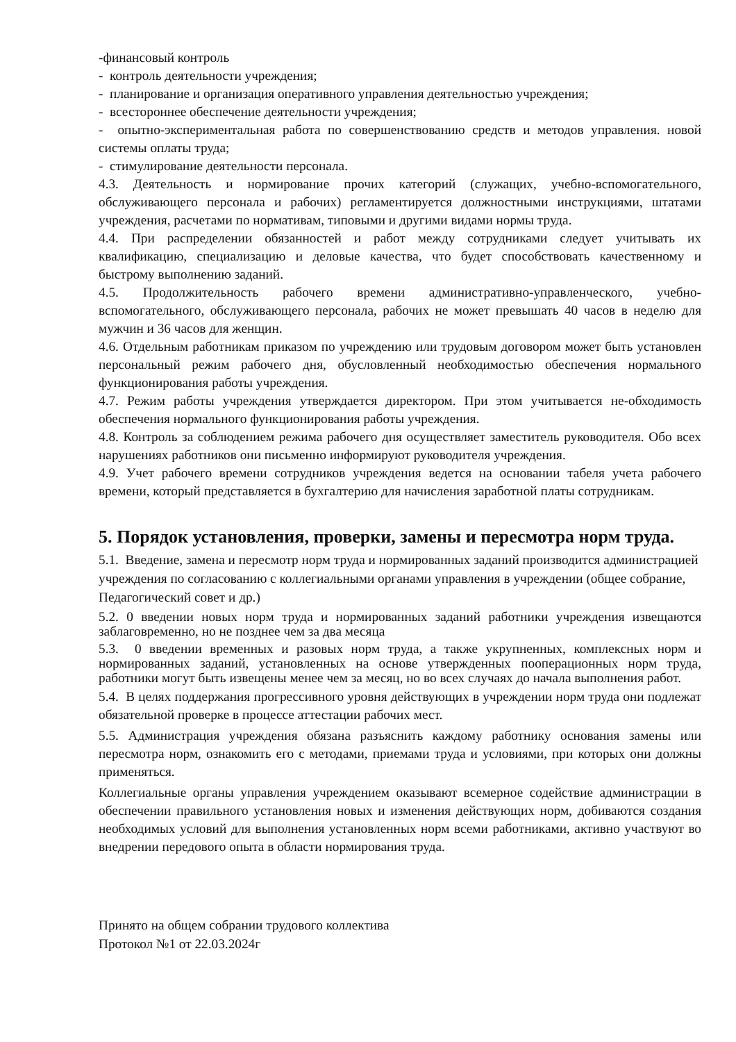-финансовый контроль
- контроль деятельности учреждения;
- планирование и организация оперативного управления деятельностью учреждения;
- всестороннее обеспечение деятельности учреждения;
- опытно-экспериментальная работа по совершенствованию средств и методов управления. новой системы оплаты труда;
- стимулирование деятельности персонала.
4.3. Деятельность и нормирование прочих категорий (служащих, учебно-вспомогательного, обслуживающего персонала и рабочих) регламентируется должностными инструкциями, штатами учреждения, расчетами по нормативам, типовыми и другими видами нормы труда.
4.4. При распределении обязанностей и работ между сотрудниками следует учитывать их квалификацию, специализацию и деловые качества, что будет способствовать качественному и быстрому выполнению заданий.
4.5. Продолжительность рабочего времени административно-управленческого, учебно-вспомогательного, обслуживающего персонала, рабочих не может превышать 40 часов в неделю для мужчин и 36 часов для женщин.
4.6. Отдельным работникам приказом по учреждению или трудовым договором может быть установлен персональный режим рабочего дня, обусловленный необходимостью обеспечения нормального функционирования работы учреждения.
4.7. Режим работы учреждения утверждается директором. При этом учитывается не-обходимость обеспечения нормального функционирования работы учреждения.
4.8. Контроль за соблюдением режима рабочего дня осуществляет заместитель руководителя. Обо всех нарушениях работников они письменно информируют руководителя учреждения.
4.9. Учет рабочего времени сотрудников учреждения ведется на основании табеля учета рабочего времени, который представляется в бухгалтерию для начисления заработной платы сотрудникам.
5. Порядок установления, проверки, замены и пересмотра норм труда.
5.1. Введение, замена и пересмотр норм труда и нормированных заданий производится администрацией учреждения по согласованию с коллегиальными органами управления в учреждении (общее собрание, Педагогический совет и др.)
5.2. 0 введении новых норм труда и нормированных заданий работники учреждения извещаются заблаговременно, но не позднее чем за два месяца
5.3. 0 введении временных и разовых норм труда, а также укрупненных, комплексных норм и нормированных заданий, установленных на основе утвержденных пооперационных норм труда, работники могут быть извещены менее чем за месяц, но во всех случаях до начала выполнения работ.
5.4. В целях поддержания прогрессивного уровня действующих в учреждении норм труда они подлежат обязательной проверке в процессе аттестации рабочих мест.
5.5. Администрация учреждения обязана разъяснить каждому работнику основания замены или пересмотра норм, ознакомить его с методами, приемами труда и условиями, при которых они должны применяться.
Коллегиальные органы управления учреждением оказывают всемерное содействие администрации в обеспечении правильного установления новых и изменения действующих норм, добиваются создания необходимых условий для выполнения установленных норм всеми работниками, активно участвуют во внедрении передового опыта в области нормирования труда.
Принято на общем собрании трудового коллектива
Протокол №1 от 22.03.2024г